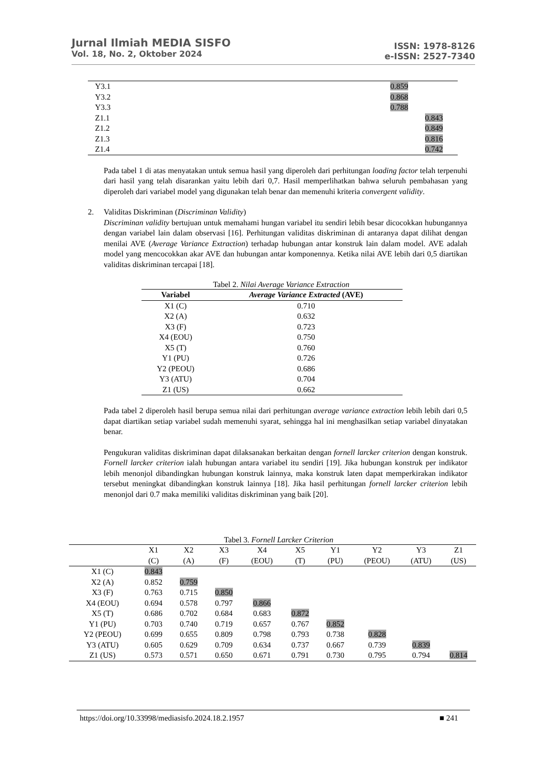Jurnal Ilmiah MEDIA SISFO
Vol. 18, No. 2, Oktober 2024
ISSN: 1978-8126
e-ISSN: 2527-7340
| Y3.1 | 0.859 | |
| Y3.2 | 0.868 | |
| Y3.3 | 0.788 | |
| Z1.1 | | 0.843 |
| Z1.2 | | 0.849 |
| Z1.3 | | 0.816 |
| Z1.4 | | 0.742 |
Pada tabel 1 di atas menyatakan untuk semua hasil yang diperoleh dari perhitungan loading factor telah terpenuhi dari hasil yang telah disarankan yaitu lebih dari 0,7. Hasil memperlihatkan bahwa seluruh pembahasan yang diperoleh dari variabel model yang digunakan telah benar dan memenuhi kriteria convergent validity.
2. Validitas Diskriminan (Discriminan Validity)
Discriminan validity bertujuan untuk memahami hungan variabel itu sendiri lebih besar dicocokkan hubungannya dengan variabel lain dalam observasi [16]. Perhitungan validitas diskriminan di antaranya dapat dilihat dengan menilai AVE (Average Variance Extraction) terhadap hubungan antar konstruk lain dalam model. AVE adalah model yang mencocokkan akar AVE dan hubungan antar komponennya. Ketika nilai AVE lebih dari 0,5 diartikan validitas diskriminan tercapai [18].
Tabel 2. Nilai Average Variance Extraction
| Variabel | Average Variance Extracted (AVE) |
| --- | --- |
| X1 (C) | 0.710 |
| X2 (A) | 0.632 |
| X3 (F) | 0.723 |
| X4 (EOU) | 0.750 |
| X5 (T) | 0.760 |
| Y1 (PU) | 0.726 |
| Y2 (PEOU) | 0.686 |
| Y3 (ATU) | 0.704 |
| Z1 (US) | 0.662 |
Pada tabel 2 diperoleh hasil berupa semua nilai dari perhitungan average variance extraction lebih lebih dari 0,5 dapat diartikan setiap variabel sudah memenuhi syarat, sehingga hal ini menghasilkan setiap variabel dinyatakan benar.
Pengukuran validitas diskriminan dapat dilaksanakan berkaitan dengan fornell larcker criterion dengan konstruk. Fornell larcker criterion ialah hubungan antara variabel itu sendiri [19]. Jika hubungan konstruk per indikator lebih menonjol dibandingkan hubungan konstruk lainnya, maka konstruk laten dapat memperkirakan indikator tersebut meningkat dibandingkan konstruk lainnya [18]. Jika hasil perhitungan fornell larcker criterion lebih menonjol dari 0.7 maka memiliki validitas diskriminan yang baik [20].
Tabel 3. Fornell Larcker Criterion
| | X1 (C) | X2 (A) | X3 (F) | X4 (EOU) | X5 (T) | Y1 (PU) | Y2 (PEOU) | Y3 (ATU) | Z1 (US) |
| --- | --- | --- | --- | --- | --- | --- | --- | --- | --- |
| X1 (C) | 0.843 | | | | | | | | |
| X2 (A) | 0.852 | 0.759 | | | | | | | |
| X3 (F) | 0.763 | 0.715 | 0.850 | | | | | | |
| X4 (EOU) | 0.694 | 0.578 | 0.797 | 0.866 | | | | | |
| X5 (T) | 0.686 | 0.702 | 0.684 | 0.683 | 0.872 | | | | |
| Y1 (PU) | 0.703 | 0.740 | 0.719 | 0.657 | 0.767 | 0.852 | | | |
| Y2 (PEOU) | 0.699 | 0.655 | 0.809 | 0.798 | 0.793 | 0.738 | 0.828 | | |
| Y3 (ATU) | 0.605 | 0.629 | 0.709 | 0.634 | 0.737 | 0.667 | 0.739 | 0.839 | |
| Z1 (US) | 0.573 | 0.571 | 0.650 | 0.671 | 0.791 | 0.730 | 0.795 | 0.794 | 0.814 |
https://doi.org/10.33998/mediasisfo.2024.18.2.1957 ■ 241